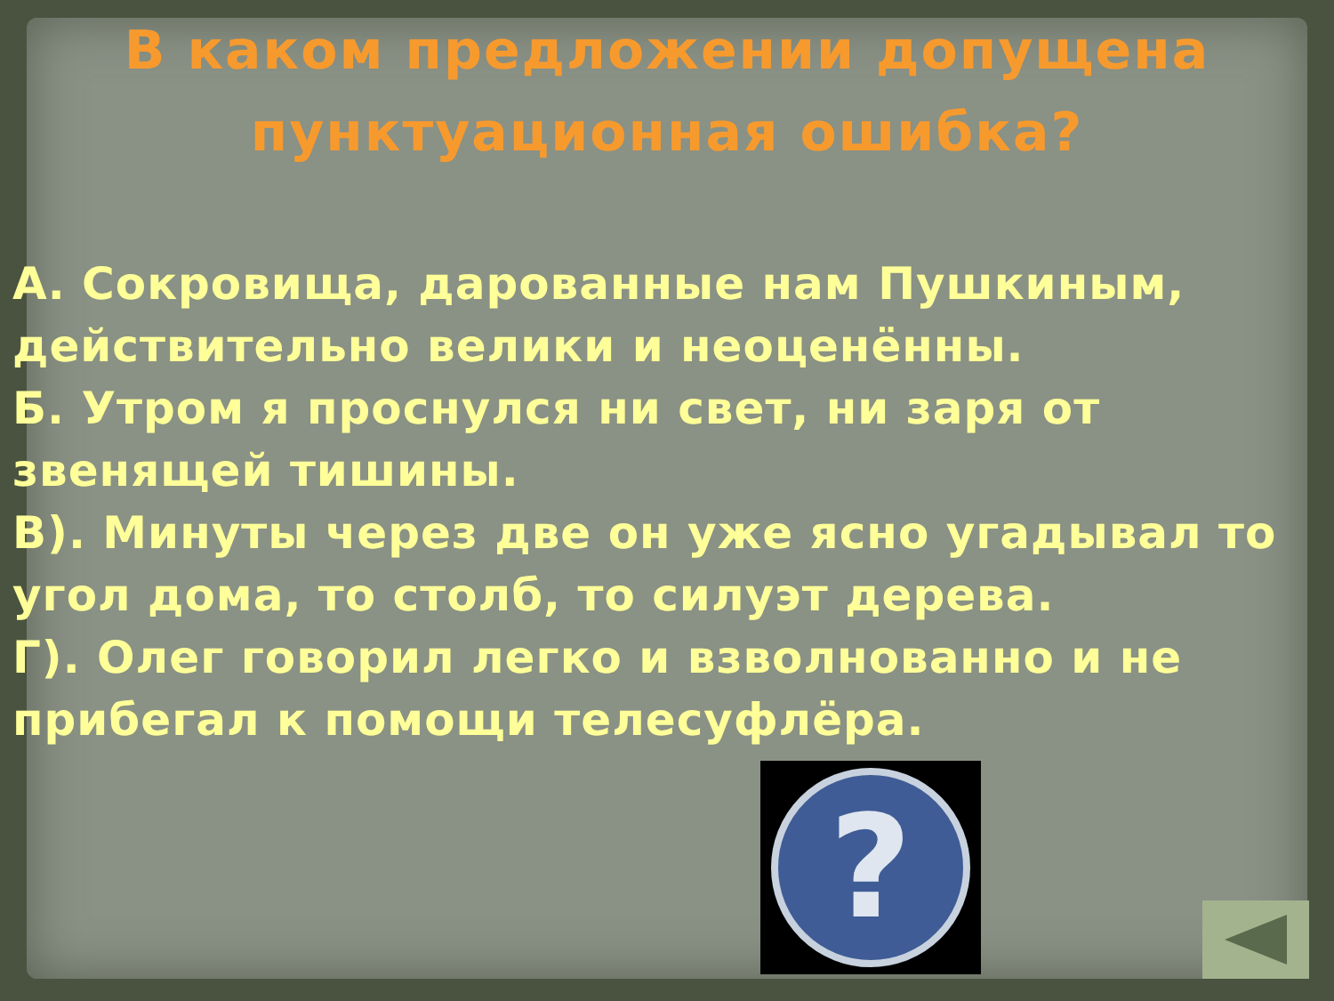В каком предложении допущена пунктуационная ошибка?
А. Сокровища, дарованные нам Пушкиным, действительно велики и неоценённы.
Б. Утром я проснулся ни свет, ни заря от звенящей тишины.
В). Минуты через две он уже ясно угадывал то угол дома, то столб, то силуэт дерева.
Г). Олег говорил легко и взволнованно и не прибегал к помощи телесуфлёра.
?